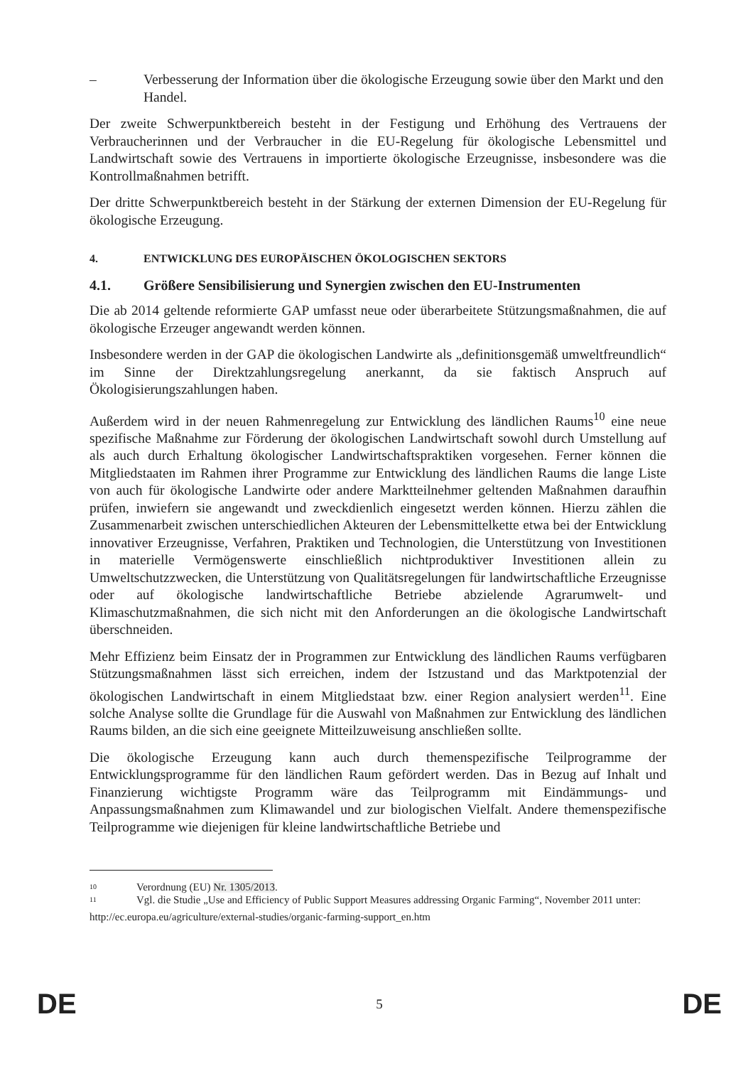– Verbesserung der Information über die ökologische Erzeugung sowie über den Markt und den Handel.
Der zweite Schwerpunktbereich besteht in der Festigung und Erhöhung des Vertrauens der Verbraucherinnen und der Verbraucher in die EU-Regelung für ökologische Lebensmittel und Landwirtschaft sowie des Vertrauens in importierte ökologische Erzeugnisse, insbesondere was die Kontrollmaßnahmen betrifft.
Der dritte Schwerpunktbereich besteht in der Stärkung der externen Dimension der EU-Regelung für ökologische Erzeugung.
4. ENTWICKLUNG DES EUROPÄISCHEN ÖKOLOGISCHEN SEKTORS
4.1. Größere Sensibilisierung und Synergien zwischen den EU-Instrumenten
Die ab 2014 geltende reformierte GAP umfasst neue oder überarbeitete Stützungsmaßnahmen, die auf ökologische Erzeuger angewandt werden können.
Insbesondere werden in der GAP die ökologischen Landwirte als „definitionsgemäß umweltfreundlich“ im Sinne der Direktzahlungsregelung anerkannt, da sie faktisch Anspruch auf Ökologisierungszahlungen haben.
Außerdem wird in der neuen Rahmenregelung zur Entwicklung des ländlichen Raums<sup>10</sup> eine neue spezifische Maßnahme zur Förderung der ökologischen Landwirtschaft sowohl durch Umstellung auf als auch durch Erhaltung ökologischer Landwirtschaftspraktiken vorgesehen. Ferner können die Mitgliedstaaten im Rahmen ihrer Programme zur Entwicklung des ländlichen Raums die lange Liste von auch für ökologische Landwirte oder andere Marktteilnehmer geltenden Maßnahmen daraufhin prüfen, inwiefern sie angewandt und zweckdienlich eingesetzt werden können. Hierzu zählen die Zusammenarbeit zwischen unterschiedlichen Akteuren der Lebensmittelkette etwa bei der Entwicklung innovativer Erzeugnisse, Verfahren, Praktiken und Technologien, die Unterstützung von Investitionen in materielle Vermögenswerte einschließlich nichtproduktiver Investitionen allein zu Umweltschutzzwecken, die Unterstützung von Qualitätsregelungen für landwirtschaftliche Erzeugnisse oder auf ökologische landwirtschaftliche Betriebe abzielende Agrarumwelt- und Klimaschutzmaßnahmen, die sich nicht mit den Anforderungen an die ökologische Landwirtschaft überschneiden.
Mehr Effizienz beim Einsatz der in Programmen zur Entwicklung des ländlichen Raums verfügbaren Stützungsmaßnahmen lässt sich erreichen, indem der Istzustand und das Marktpotenzial der ökologischen Landwirtschaft in einem Mitgliedstaat bzw. einer Region analysiert werden<sup>11</sup>. Eine solche Analyse sollte die Grundlage für die Auswahl von Maßnahmen zur Entwicklung des ländlichen Raums bilden, an die sich eine geeignete Mitteilzuweisung anschließen sollte.
Die ökologische Erzeugung kann auch durch themenspezifische Teilprogramme der Entwicklungsprogramme für den ländlichen Raum gefördert werden. Das in Bezug auf Inhalt und Finanzierung wichtigste Programm wäre das Teilprogramm mit Eindämmungs- und Anpassungsmaßnahmen zum Klimawandel und zur biologischen Vielfalt. Andere themenspezifische Teilprogramme wie diejenigen für kleine landwirtschaftliche Betriebe und
<sup>10</sup>
Verordnung (EU) Nr. 1305/2013.
<sup>11</sup>
Vgl. die Studie „Use and Efficiency of Public Support Measures addressing Organic Farming“, November 2011 unter:
http://ec.europa.eu/agriculture/external-studies/organic-farming-support_en.htm
DE 5 DE